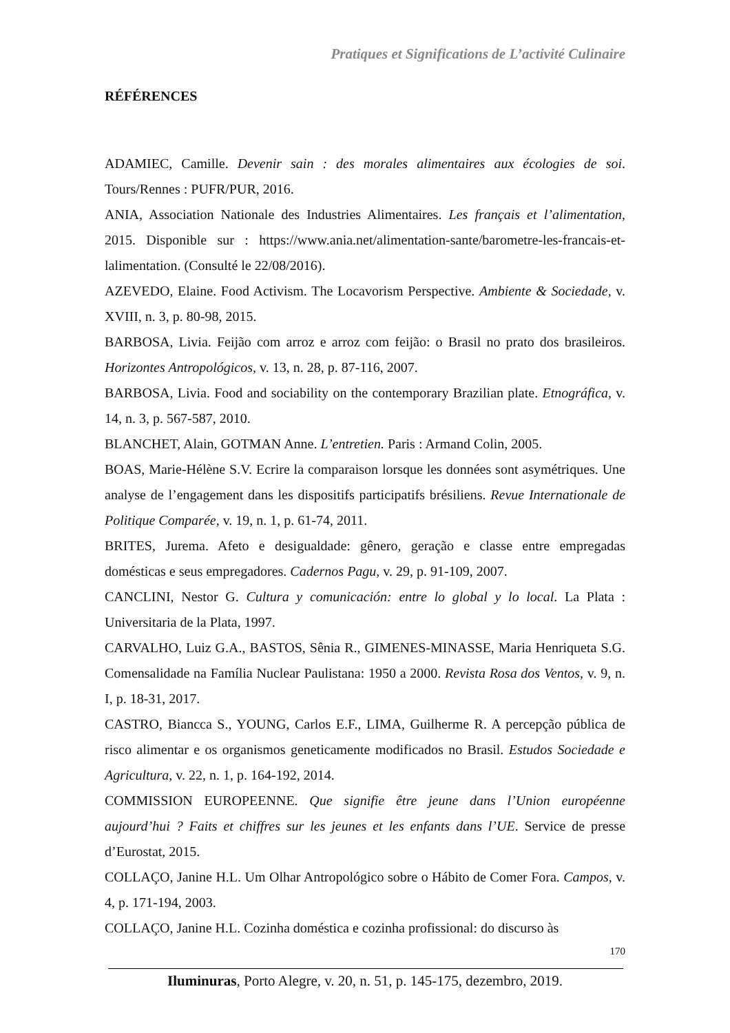Pratiques et Significations de L’activité Culinaire
RÉFÉRENCES
ADAMIEC, Camille. Devenir sain : des morales alimentaires aux écologies de soi. Tours/Rennes : PUFR/PUR, 2016.
ANIA, Association Nationale des Industries Alimentaires. Les français et l’alimentation, 2015. Disponible sur : https://www.ania.net/alimentation-sante/barometre-les-francais-et-lalimentation. (Consulté le 22/08/2016).
AZEVEDO, Elaine. Food Activism. The Locavorism Perspective. Ambiente & Sociedade, v. XVIII, n. 3, p. 80-98, 2015.
BARBOSA, Livia. Feijão com arroz e arroz com feijão: o Brasil no prato dos brasileiros. Horizontes Antropológicos, v. 13, n. 28, p. 87-116, 2007.
BARBOSA, Livia. Food and sociability on the contemporary Brazilian plate. Etnográfica, v. 14, n. 3, p. 567-587, 2010.
BLANCHET, Alain, GOTMAN Anne. L’entretien. Paris : Armand Colin, 2005.
BOAS, Marie-Hélène S.V. Ecrire la comparaison lorsque les données sont asymétriques. Une analyse de l’engagement dans les dispositifs participatifs brésiliens. Revue Internationale de Politique Comparée, v. 19, n. 1, p. 61-74, 2011.
BRITES, Jurema. Afeto e desigualdade: gênero, geração e classe entre empregadas domésticas e seus empregadores. Cadernos Pagu, v. 29, p. 91-109, 2007.
CANCLINI, Nestor G. Cultura y comunicación: entre lo global y lo local. La Plata : Universitaria de la Plata, 1997.
CARVALHO, Luiz G.A., BASTOS, Sênia R., GIMENES-MINASSE, Maria Henriqueta S.G. Comensalidade na Família Nuclear Paulistana: 1950 a 2000. Revista Rosa dos Ventos, v. 9, n. I, p. 18-31, 2017.
CASTRO, Biancca S., YOUNG, Carlos E.F., LIMA, Guilherme R. A percepção pública de risco alimentar e os organismos geneticamente modificados no Brasil. Estudos Sociedade e Agricultura, v. 22, n. 1, p. 164-192, 2014.
COMMISSION EUROPEENNE. Que signifie être jeune dans l’Union européenne aujourd’hui ? Faits et chiffres sur les jeunes et les enfants dans l’UE. Service de presse d’Eurostat, 2015.
COLLAÇO, Janine H.L. Um Olhar Antropológico sobre o Hábito de Comer Fora. Campos, v. 4, p. 171-194, 2003.
COLLAÇO, Janine H.L. Cozinha doméstica e cozinha profissional: do discurso às
170
Iluminuras, Porto Alegre, v. 20, n. 51, p. 145-175, dezembro, 2019.